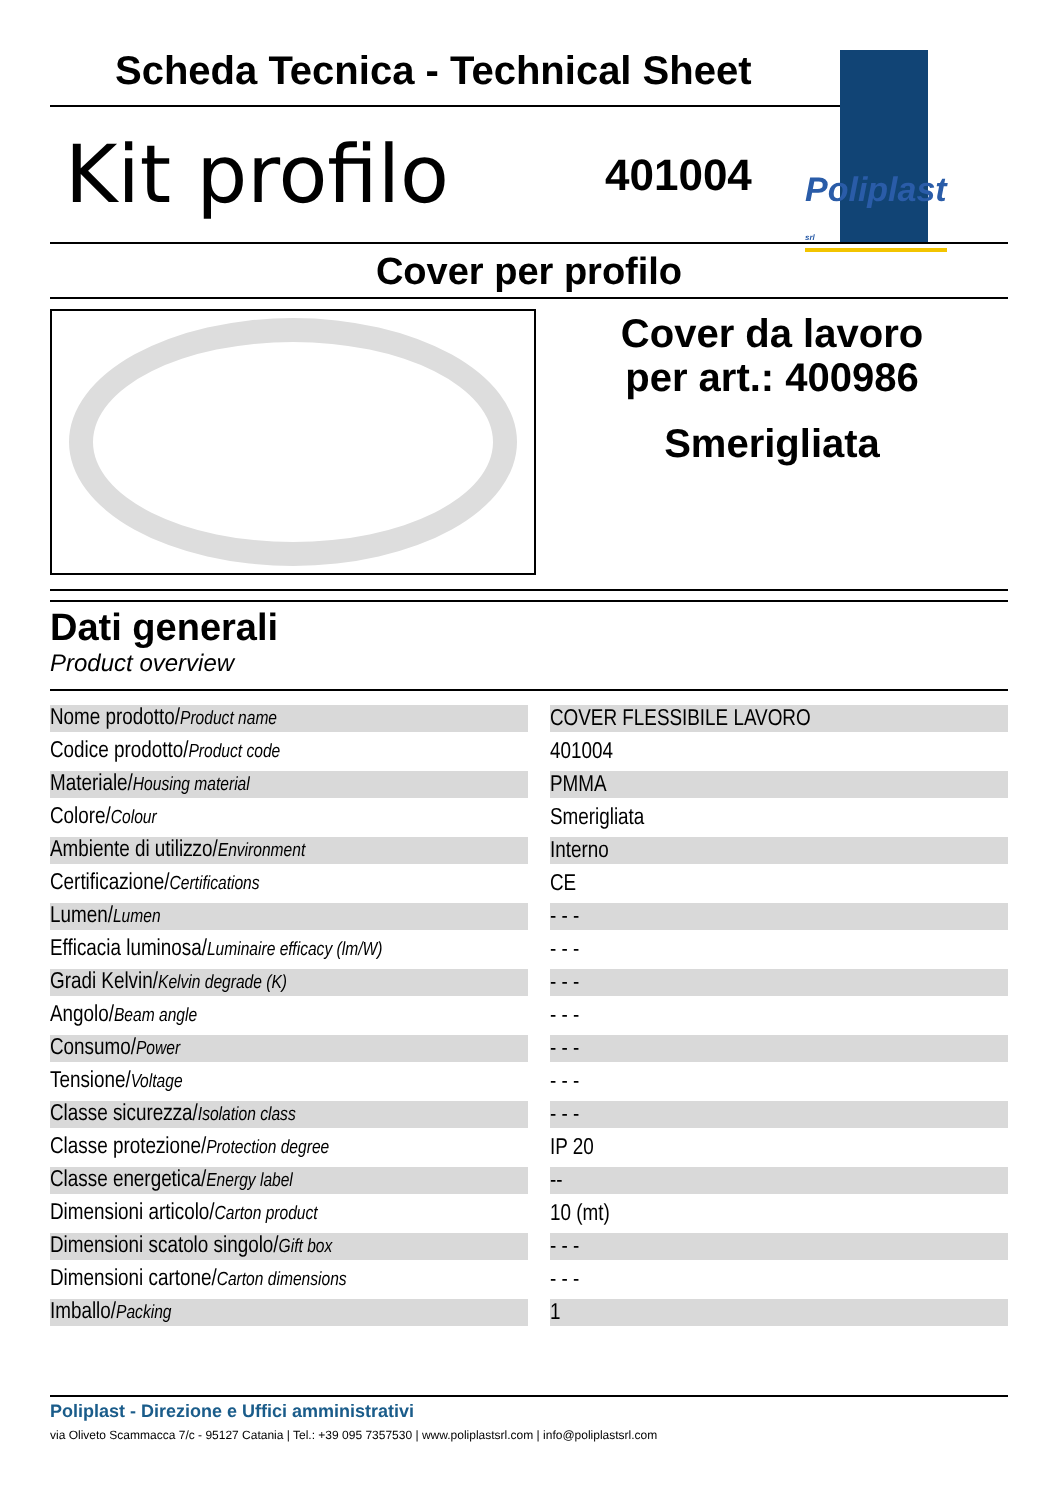Scheda Tecnica - Technical Sheet
Kit profilo
401004
Cover per profilo
Cover da lavoro
per art.: 400986
Smerigliata
Dati generali
Product overview
| Nome prodotto/ Product name | | COVER FLESSIBILE LAVORO |
| Codice prodotto/ Product code | | 401004 |
| Materiale/ Housing material | | PMMA |
| Colore/ Colour | | Smerigliata |
| Ambiente di utilizzo/ Environment | | Interno |
| Certificazione/ Certifications | | CE |
| Lumen/ Lumen | | - - - |
| Efficacia luminosa/ Luminaire efficacy (lm/W) | | - - - |
| Gradi Kelvin/ Kelvin degrade (K) | | - - - |
| Angolo/ Beam angle | | - - - |
| Consumo/ Power | | - - - |
| Tensione/ Voltage | | - - - |
| Classe sicurezza/ Isolation class | | - - - |
| Classe protezione/ Protection degree | | IP 20 |
| Classe energetica/ Energy label | | -- |
| Dimensioni articolo/ Carton product | | 10 (mt) |
| Dimensioni scatolo singolo/ Gift box | | - - - |
| Dimensioni cartone/ Carton dimensions | | - - - |
| Imballo/ Packing | | 1 |
Poliplast srl
Poliplast - Direzione e Uffici amministrativi
via Oliveto Scammacca 7/c - 95127 Catania | Tel.: +39 095 7357530 | www.poliplastsrl.com | info@poliplastsrl.com